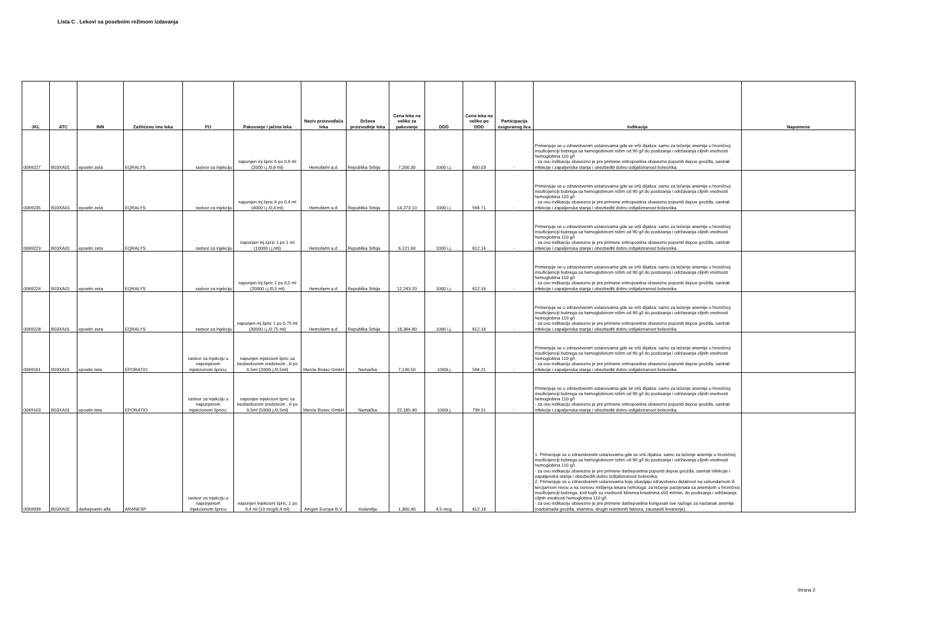Lista C . Lekovi sa posebnim režimom izdavanja
| JKL | ATC | INN | Zaštićeno ime leka | FO | Pakovanje i jačina leka | Naziv proizvođača leka | Država proizvodnje leka | Cena leka na veliko za pakovanje | DDD | Cena leka na veliko po DDD | Participacija osiguranog lica | Indikacija | Napomena |
| --- | --- | --- | --- | --- | --- | --- | --- | --- | --- | --- | --- | --- | --- |
| 0069227 | B03XA01 | epoetin zeta | EQRALYS | rastvor za injekciju | napunjen inj.špric 6 po 0,6 ml (2000 i.j./0,6 ml) | Hemofarm a.d. | Republika Srbija | 7,200.30 | 1000 i.j. | 600.03 | - | Primenjuje se u zdravstvenim ustanovama gde se vrši dijaliza: samo za lečenje anemije u hroničnoj insuficijenciji bubrega sa hemoglobinom nižim od 90 g/l do postizanja i održavanja ciljnih vrednosti hemoglobina 110 g/l - za ovu indikaciju obavezno je pre primene eritropoetina obavezno popuniti depoe gvožđa, sanirati infekcije i zapaljenska stanja i obezbediti dobru izdijaliziranost bolesnika. | |
| 0069235 | B03XA01 | epoetin zeta | EQRALYS | rastvor za injekciju | napunjen inj.špric 6 po 0,4 ml (4000 i.j./0,4 ml) | Hemofarm a.d. | Republika Srbija | 14,273.10 | 1000 i.j. | 594.71 | - | Primenjuje se u zdravstvenim ustanovama gde se vrši dijaliza: samo za lečenje anemije u hroničnoj insuficijenciji bubrega sa hemoglobinom nižim od 90 g/l do postizanja i održavanja ciljnih vrednosti hemoglobina 110 g/l - za ovu indikaciju obavezno je pre primene eritropoetina obavezno popuniti depoe gvožđa, sanirati infekcije i zapaljenska stanja i obezbediti dobru izdijaliziranost bolesnika. | |
| 0069223 | B03XA01 | epoetin zeta | EQRALYS | rastvor za injekciju | napunjen inj.špric 1 po 1 ml (10000 i.j./ml) | Hemofarm a.d. | Republika Srbija | 6,121.60 | 1000 i.j. | 612.16 | - | Primenjuje se u zdravstvenim ustanovama gde se vrši dijaliza: samo za lečenje anemije u hroničnoj insuficijenciji bubrega sa hemoglobinom nižim od 90 g/l do postizanja i održavanja ciljnih vrednosti hemoglobina 110 g/l - za ovu indikaciju obavezno je pre primene eritropoetina obavezno popuniti depoe gvožđa, sanirati infekcije i zapaljenska stanja i obezbediti dobru izdijaliziranost bolesnika. | |
| 0069224 | B03XA01 | epoetin zeta | EQRALYS | rastvor za injekciju | napunjen inj.špric 1 po 0,5 ml (20000 i.j./0,5 ml) | Hemofarm a.d. | Republika Srbija | 12,243.20 | 1000 i.j. | 612.16 | - | Primenjuje se u zdravstvenim ustanovama gde se vrši dijaliza: samo za lečenje anemije u hroničnoj insuficijenciji bubrega sa hemoglobinom nižim od 90 g/l do postizanja i održavanja ciljnih vrednosti hemoglobina 110 g/l - za ovu indikaciju obavezno je pre primene eritropoetina obavezno popuniti depoe gvožđa, sanirati infekcije i zapaljenska stanja i obezbediti dobru izdijaliziranost bolesnika. | |
| 0069228 | B03XA01 | epoetin zeta | EQRALYS | rastvor za injekciju | napunjen inj.špric 1 po 0,75 ml (30000 i.j./0,75 ml) | Hemofarm a.d. | Republika Srbija | 18,364.80 | 1000 i.j. | 612.16 | - | Primenjuje se u zdravstvenim ustanovama gde se vrši dijaliza: samo za lečenje anemije u hroničnoj insuficijenciji bubrega sa hemoglobinom nižim od 90 g/l do postizanja i održavanja ciljnih vrednosti hemoglobina 110 g/l - za ovu indikaciju obavezno je pre primene eritropoetina obavezno popuniti depoe gvožđa, sanirati infekcije i zapaljenska stanja i obezbediti dobru izdijaliziranost bolesnika. | |
| 0069161 | B03XA01 | epoetin teta | EPORATIO | rastvor za injekciju u napunjenom injekcionom špricu; | napunjen injekcioni špric sa bezbedosnim sredstvom , 6 po 0,5ml (2000i.j./0,5ml) | Mercle Biotec GmbH | Nemačka | 7,130.50 | 1000i.j | 594.21 | - | Primenjuje se u zdravstvenim ustanovama gde se vrši dijaliza: samo za lečenje anemije u hroničnoj insuficijenciji bubrega sa hemoglobinom nižim od 90 g/l do postizanja i održavanja ciljnih vrednosti hemoglobina 110 g/l - za ovu indikaciju obavezno je pre primene eritropoetina obavezno popuniti depoe gvožđa, sanirati infekcije i zapaljenska stanja i obezbediti dobru izdijaliziranost bolesnika. | |
| 0069163 | B03XA01 | epoetin teta | EPORATIO | rastvor za injekciju u napunjenom injekcionom špricu; | napunjen injekcioni špric sa bezbedosnim sredstvom , 6 po 0,5ml (5000i.j./0,5ml) | Mercle Biotec GmbH | Nemačka | 22,185.40 | 1000i.j | 739.51 | - | Primenjuje se u zdravstvenim ustanovama gde se vrši dijaliza: samo za lečenje anemije u hroničnoj insuficijenciji bubrega sa hemoglobinom nižim od 90 g/l do postizanja i održavanja ciljnih vrednosti hemoglobina 110 g/l - za ovu indikaciju obavezno je pre primene eritropoetina obavezno popuniti depoe gvožđa, sanirati infekcije i zapaljenska stanja i obezbediti dobru izdijaliziranost bolesnika. | |
| 0069939 | B03XA02 | darbepoetin alfa | ARANESP | rastvor za injekciju u napunjenom injekcionom špricu | napunjen injekcioni špric, 1 po 0,4 ml (10 mcg/0,4 ml) | Amgen Europe B.V. | Holandija | 1,360.40 | 4,5 mcg | 612.18 | - | 1. Primenjuje se u zdravstvenim ustanovama gde se vrši dijaliza: samo za lečenje anemije u hroničnoj insuficijenciji bubrega sa hemoglobinom nižim od 90 g/l do postizanja i održavanja ciljnih vrednosti hemoglobina 110 g/l. - za ovu indikaciju obavezno je pre primene darbepoetina popuniti depoe gvožđa, sanirati infekcije i zapaljenska stanja i obezbediti dobru izdijaliziranost bolesnika. 2. Primenjuje se u zdravstvenim ustanovama koje obavljaju zdravstvenu delatnost na sekundarnom ili tercijarnom nivou a na osnovu mišljenja lekara nefrologa: za lečenje pacijenata sa anemijom u hroničnoj insuficijenciji bubrega, kod kojih su vrednosti klirensa kreatinina ≤50 ml/min, do postizanja i održavanja ciljnih vrednosti hemoglobina 110 g/l. - za ovu indikaciju obavezno je pre primene darbepoetina korigovati sve razloge za nastanak anemije (nadoknada gvožđa, vitamina, drugih nutritivnih faktora, zaustaviti krvarenje). | |
Strana 2